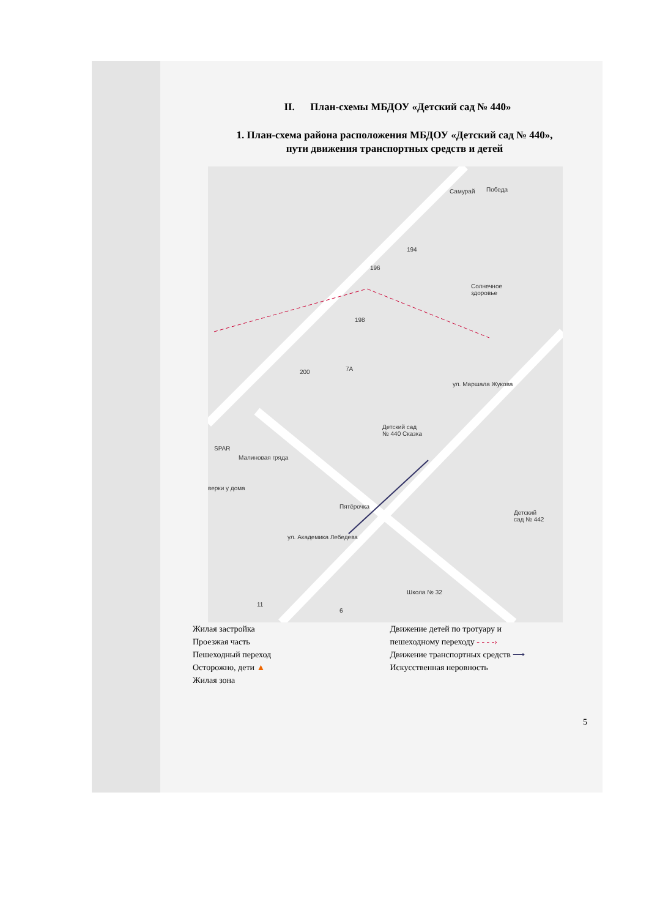II. План-схемы МБДОУ «Детский сад № 440»
1. План-схема района расположения МБДОУ «Детский сад № 440»,
пути движения транспортных средств и детей
Самурай Победа
194
196
Солнечное
здоровье
198
200 7A
Детский сад
№ 440 Сказка
ул. Маршала Жукова
SPAR
Малиновая гряда
верки у дома
Пятёрочка
ул. Академика Лебедева
Детский
сад № 442
Школа № 32
11
6
Жилая застройка
Проезжая часть
Пешеходный переход
Осторожно, дети ▲
Жилая зона
Движение детей по тротуару и
пешеходному переходу - - - -›
Движение транспортных средств ⟶
Искусственная неровность
5